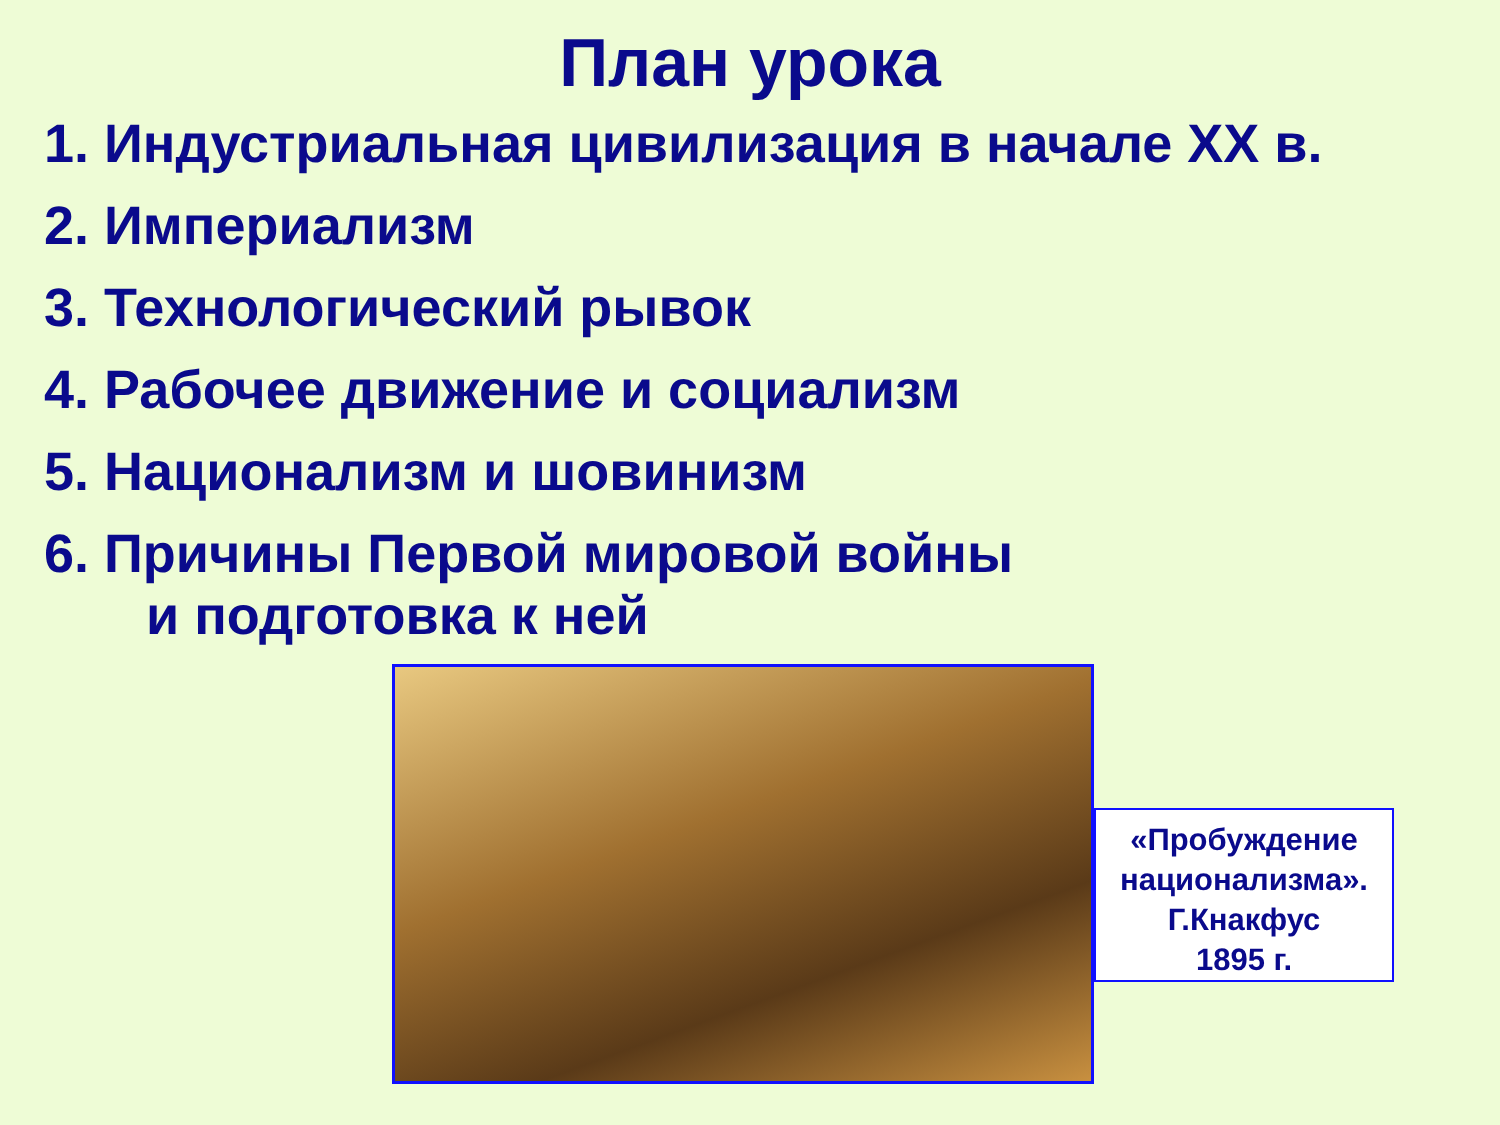План урока
1. Индустриальная цивилизация в начале XX в.
2. Империализм
3. Технологический рывок
4. Рабочее движение и социализм
5. Национализм и шовинизм
6. Причины Первой мировой войны
и подготовка к ней
«Пробуждение национализма».
Г.Кнакфус
1895 г.